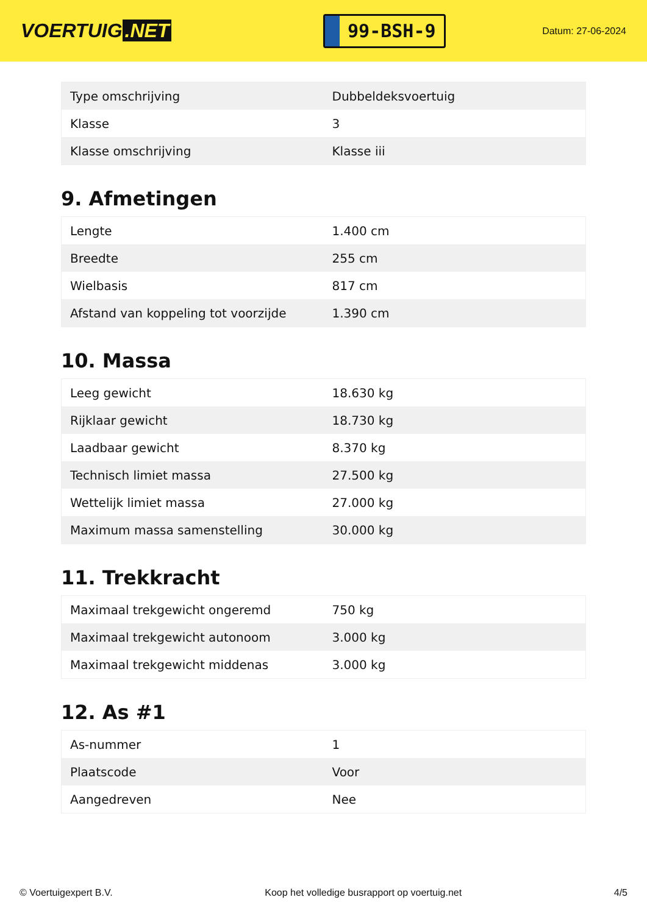VOERTUIG.NET
99-BSH-9
Datum: 27-06-2024
| Type omschrijving | Dubbeldeksvoertuig |
| Klasse | 3 |
| Klasse omschrijving | Klasse iii |
9. Afmetingen
| Lengte | 1.400 cm |
| Breedte | 255 cm |
| Wielbasis | 817 cm |
| Afstand van koppeling tot voorzijde | 1.390 cm |
10. Massa
| Leeg gewicht | 18.630 kg |
| Rijklaar gewicht | 18.730 kg |
| Laadbaar gewicht | 8.370 kg |
| Technisch limiet massa | 27.500 kg |
| Wettelijk limiet massa | 27.000 kg |
| Maximum massa samenstelling | 30.000 kg |
11. Trekkracht
| Maximaal trekgewicht ongeremd | 750 kg |
| Maximaal trekgewicht autonoom | 3.000 kg |
| Maximaal trekgewicht middenas | 3.000 kg |
12. As #1
| As-nummer | 1 |
| Plaatscode | Voor |
| Aangedreven | Nee |
© Voertuigexpert B.V. Koop het volledige busrapport op voertuig.net 4/5